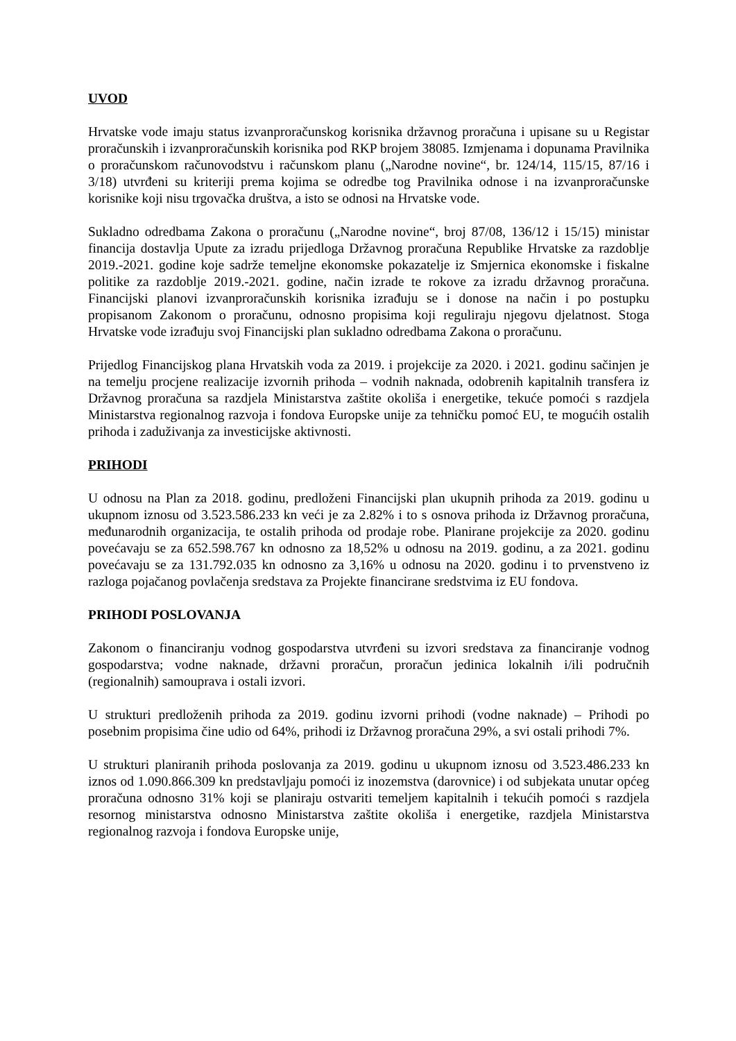UVOD
Hrvatske vode imaju status izvanproračunskog korisnika državnog proračuna i upisane su u Registar proračunskih i izvanproračunskih korisnika pod RKP brojem 38085. Izmjenama i dopunama Pravilnika o proračunskom računovodstvu i računskom planu („Narodne novine“, br. 124/14, 115/15, 87/16 i 3/18) utvrđeni su kriteriji prema kojima se odredbe tog Pravilnika odnose i na izvanproračunske korisnike koji nisu trgovačka društva, a isto se odnosi na Hrvatske vode.
Sukladno odredbama Zakona o proračunu („Narodne novine“, broj 87/08, 136/12 i 15/15) ministar financija dostavlja Upute za izradu prijedloga Državnog proračuna Republike Hrvatske za razdoblje 2019.-2021. godine koje sadrže temeljne ekonomske pokazatelje iz Smjernica ekonomske i fiskalne politike za razdoblje 2019.-2021. godine, način izrade te rokove za izradu državnog proračuna. Financijski planovi izvanproračunskih korisnika izrađuju se i donose na način i po postupku propisanom Zakonom o proračunu, odnosno propisima koji reguliraju njegovu djelatnost. Stoga Hrvatske vode izrađuju svoj Financijski plan sukladno odredbama Zakona o proračunu.
Prijedlog Financijskog plana Hrvatskih voda za 2019. i projekcije za 2020. i 2021. godinu sačinjen je na temelju procjene realizacije izvornih prihoda – vodnih naknada, odobrenih kapitalnih transfera iz Državnog proračuna sa razdjela Ministarstva zaštite okoliša i energetike, tekuće pomoći s razdjela Ministarstva regionalnog razvoja i fondova Europske unije za tehničku pomoć EU, te mogućih ostalih prihoda i zaduživanja za investicijske aktivnosti.
PRIHODI
U odnosu na Plan za 2018. godinu, predloženi Financijski plan ukupnih prihoda za 2019. godinu u ukupnom iznosu od 3.523.586.233 kn veći je za 2.82% i to s osnova prihoda iz Državnog proračuna, međunarodnih organizacija, te ostalih prihoda od prodaje robe. Planirane projekcije za 2020. godinu povećavaju se za 652.598.767 kn odnosno za 18,52% u odnosu na 2019. godinu, a za 2021. godinu povećavaju se za 131.792.035 kn odnosno za 3,16% u odnosu na 2020. godinu i to prvenstveno iz razloga pojačanog povlačenja sredstava za Projekte financirane sredstvima iz EU fondova.
PRIHODI POSLOVANJA
Zakonom o financiranju vodnog gospodarstva utvrđeni su izvori sredstava za financiranje vodnog gospodarstva; vodne naknade, državni proračun, proračun jedinica lokalnih i/ili područnih (regionalnih) samouprava i ostali izvori.
U strukturi predloženih prihoda za 2019. godinu izvorni prihodi (vodne naknade) – Prihodi po posebnim propisima čine udio od 64%, prihodi iz Državnog proračuna 29%, a svi ostali prihodi 7%.
U strukturi planiranih prihoda poslovanja za 2019. godinu u ukupnom iznosu od 3.523.486.233 kn iznos od 1.090.866.309 kn predstavljaju pomoći iz inozemstva (darovnice) i od subjekata unutar općeg proračuna odnosno 31% koji se planiraju ostvariti temeljem kapitalnih i tekućih pomoći s razdjela resornog ministarstva odnosno Ministarstva zaštite okoliša i energetike, razdjela Ministarstva regionalnog razvoja i fondova Europske unije,